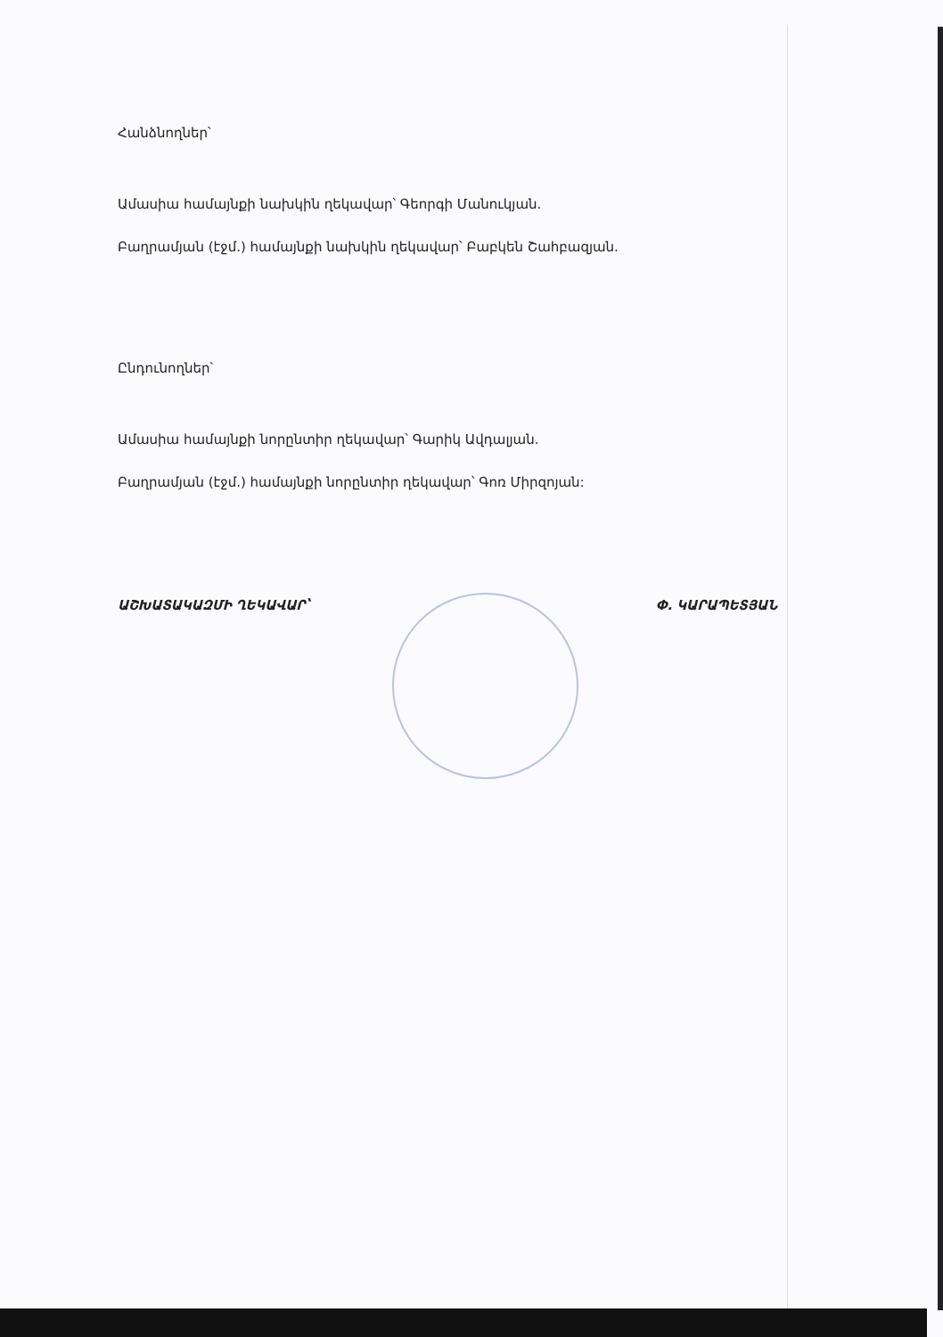Հանձնողներ՝
Ամասիա համայնքի նախկին ղեկավար՝ Գեորգի Մանուկյան.
Բաղրամյան (էջմ.) համայնքի նախկին ղեկավար՝ Բաբկեն Շահբազյան.
Ընդունողներ՝
Ամասիա համայնքի նորընտիր ղեկավար՝ Գարիկ Ավդալյան.
Բաղրամյան (էջմ.) համայնքի նորընտիր ղեկավար՝ Գոռ Միրզոյան:
ԱՇԽԱՏԱԿԱԶՄԻ ՂԵԿԱՎԱՐ՝ Փ. ԿԱՐԱՊԵՏՅԱՆ